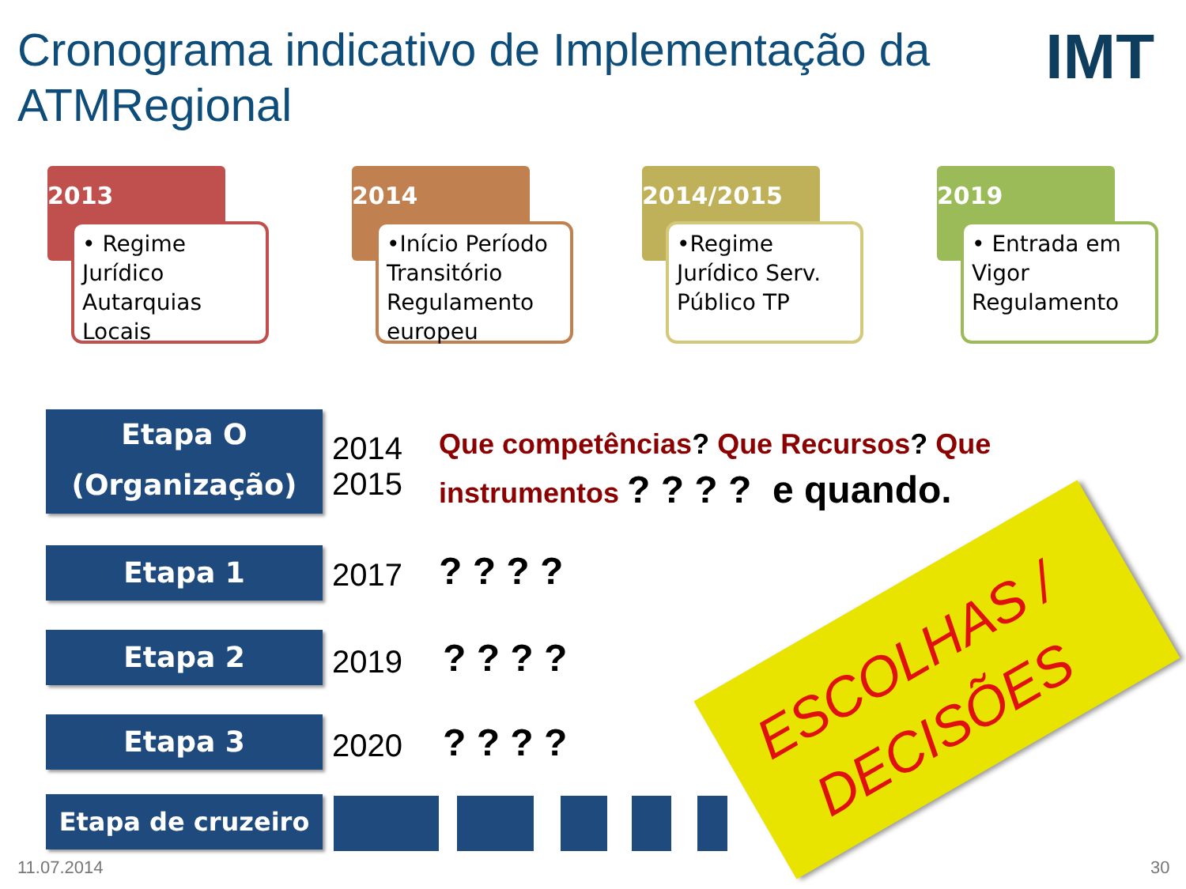Cronograma indicativo de Implementação da ATMRegional
IMT
2013
• Regime Jurídico Autarquias Locais
2014
•Início Período Transitório Regulamento europeu
2014/2015
•Regime Jurídico Serv. Público TP
2019
• Entrada em Vigor Regulamento
Etapa O (Organização)
2014
2015
Que competências? Que Recursos? Que instrumentos ? ? ? ? e quando.
Etapa 1 2017 ? ? ? ?
Etapa 2 2019 ? ? ? ?
Etapa 3 2020 ? ? ? ?
Etapa de cruzeiro
ESCOLHAS / DECISÕES
11.07.2014 30